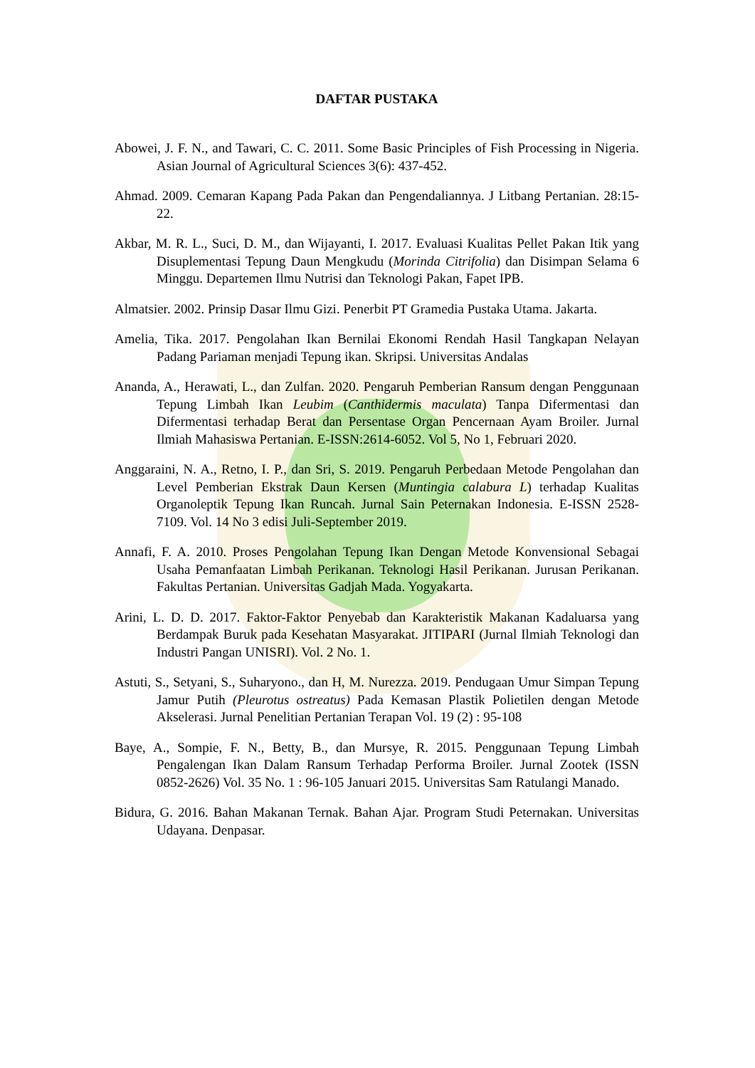DAFTAR PUSTAKA
Abowei, J. F. N., and Tawari, C. C. 2011. Some Basic Principles of Fish Processing in Nigeria. Asian Journal of Agricultural Sciences 3(6): 437-452.
Ahmad. 2009. Cemaran Kapang Pada Pakan dan Pengendaliannya. J Litbang Pertanian. 28:15-22.
Akbar, M. R. L., Suci, D. M., dan Wijayanti, I. 2017. Evaluasi Kualitas Pellet Pakan Itik yang Disuplementasi Tepung Daun Mengkudu (Morinda Citrifolia) dan Disimpan Selama 6 Minggu. Departemen Ilmu Nutrisi dan Teknologi Pakan, Fapet IPB.
Almatsier. 2002. Prinsip Dasar Ilmu Gizi. Penerbit PT Gramedia Pustaka Utama. Jakarta.
Amelia, Tika. 2017. Pengolahan Ikan Bernilai Ekonomi Rendah Hasil Tangkapan Nelayan Padang Pariaman menjadi Tepung ikan. Skripsi. Universitas Andalas
Ananda, A., Herawati, L., dan Zulfan. 2020. Pengaruh Pemberian Ransum dengan Penggunaan Tepung Limbah Ikan Leubim (Canthidermis maculata) Tanpa Difermentasi dan Difermentasi terhadap Berat dan Persentase Organ Pencernaan Ayam Broiler. Jurnal Ilmiah Mahasiswa Pertanian. E-ISSN:2614-6052. Vol 5, No 1, Februari 2020.
Anggaraini, N. A., Retno, I. P., dan Sri, S. 2019. Pengaruh Perbedaan Metode Pengolahan dan Level Pemberian Ekstrak Daun Kersen (Muntingia calabura L) terhadap Kualitas Organoleptik Tepung Ikan Runcah. Jurnal Sain Peternakan Indonesia. E-ISSN 2528-7109. Vol. 14 No 3 edisi Juli-September 2019.
Annafi, F. A. 2010. Proses Pengolahan Tepung Ikan Dengan Metode Konvensional Sebagai Usaha Pemanfaatan Limbah Perikanan. Teknologi Hasil Perikanan. Jurusan Perikanan. Fakultas Pertanian. Universitas Gadjah Mada. Yogyakarta.
Arini, L. D. D. 2017. Faktor-Faktor Penyebab dan Karakteristik Makanan Kadaluarsa yang Berdampak Buruk pada Kesehatan Masyarakat. JITIPARI (Jurnal Ilmiah Teknologi dan Industri Pangan UNISRI). Vol. 2 No. 1.
Astuti, S., Setyani, S., Suharyono., dan H, M. Nurezza. 2019. Pendugaan Umur Simpan Tepung Jamur Putih (Pleurotus ostreatus) Pada Kemasan Plastik Polietilen dengan Metode Akselerasi. Jurnal Penelitian Pertanian Terapan Vol. 19 (2) : 95-108
Baye, A., Sompie, F. N., Betty, B., dan Mursye, R. 2015. Penggunaan Tepung Limbah Pengalengan Ikan Dalam Ransum Terhadap Performa Broiler. Jurnal Zootek (ISSN 0852-2626) Vol. 35 No. 1 : 96-105 Januari 2015. Universitas Sam Ratulangi Manado.
Bidura, G. 2016. Bahan Makanan Ternak. Bahan Ajar. Program Studi Peternakan. Universitas Udayana. Denpasar.